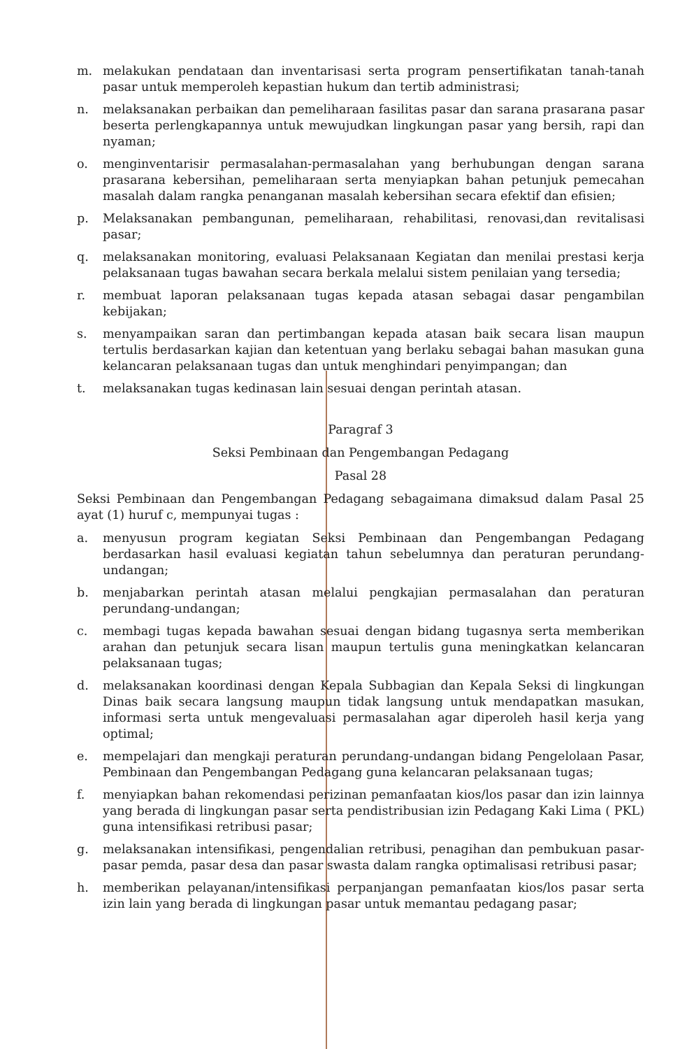m. melakukan pendataan dan inventarisasi serta program pensertifikatan tanah-tanah pasar untuk memperoleh kepastian hukum dan tertib administrasi;
n. melaksanakan perbaikan dan pemeliharaan fasilitas pasar dan sarana prasarana pasar beserta perlengkapannya untuk mewujudkan lingkungan pasar yang bersih, rapi dan nyaman;
o. menginventarisir permasalahan-permasalahan yang berhubungan dengan sarana prasarana kebersihan, pemeliharaan serta menyiapkan bahan petunjuk pemecahan masalah dalam rangka penanganan masalah kebersihan secara efektif dan efisien;
p. Melaksanakan pembangunan, pemeliharaan, rehabilitasi, renovasi,dan revitalisasi pasar;
q. melaksanakan monitoring, evaluasi Pelaksanaan Kegiatan dan menilai prestasi kerja pelaksanaan tugas bawahan secara berkala melalui sistem penilaian yang tersedia;
r. membuat laporan pelaksanaan tugas kepada atasan sebagai dasar pengambilan kebijakan;
s. menyampaikan saran dan pertimbangan kepada atasan baik secara lisan maupun tertulis berdasarkan kajian dan ketentuan yang berlaku sebagai bahan masukan guna kelancaran pelaksanaan tugas dan untuk menghindari penyimpangan; dan
t. melaksanakan tugas kedinasan lain sesuai dengan perintah atasan.
Paragraf 3
Seksi Pembinaan dan Pengembangan Pedagang
Pasal 28
Seksi Pembinaan dan Pengembangan Pedagang sebagaimana dimaksud dalam Pasal 25 ayat (1) huruf c, mempunyai tugas :
a. menyusun program kegiatan Seksi Pembinaan dan Pengembangan Pedagang berdasarkan hasil evaluasi kegiatan tahun sebelumnya dan peraturan perundang-undangan;
b. menjabarkan perintah atasan melalui pengkajian permasalahan dan peraturan perundang-undangan;
c. membagi tugas kepada bawahan sesuai dengan bidang tugasnya serta memberikan arahan dan petunjuk secara lisan maupun tertulis guna meningkatkan kelancaran pelaksanaan tugas;
d. melaksanakan koordinasi dengan Kepala Subbagian dan Kepala Seksi di lingkungan Dinas baik secara langsung maupun tidak langsung untuk mendapatkan masukan, informasi serta untuk mengevaluasi permasalahan agar diperoleh hasil kerja yang optimal;
e. mempelajari dan mengkaji peraturan perundang-undangan bidang Pengelolaan Pasar, Pembinaan dan Pengembangan Pedagang guna kelancaran pelaksanaan tugas;
f. menyiapkan bahan rekomendasi perizinan pemanfaatan kios/los pasar dan izin lainnya yang berada di lingkungan pasar serta pendistribusian izin Pedagang Kaki Lima ( PKL) guna intensifikasi retribusi pasar;
g. melaksanakan intensifikasi, pengendalian retribusi, penagihan dan pembukuan pasar-pasar pemda, pasar desa dan pasar swasta dalam rangka optimalisasi retribusi pasar;
h. memberikan pelayanan/intensifikasi perpanjangan pemanfaatan kios/los pasar serta izin lain yang berada di lingkungan pasar untuk memantau pedagang pasar;